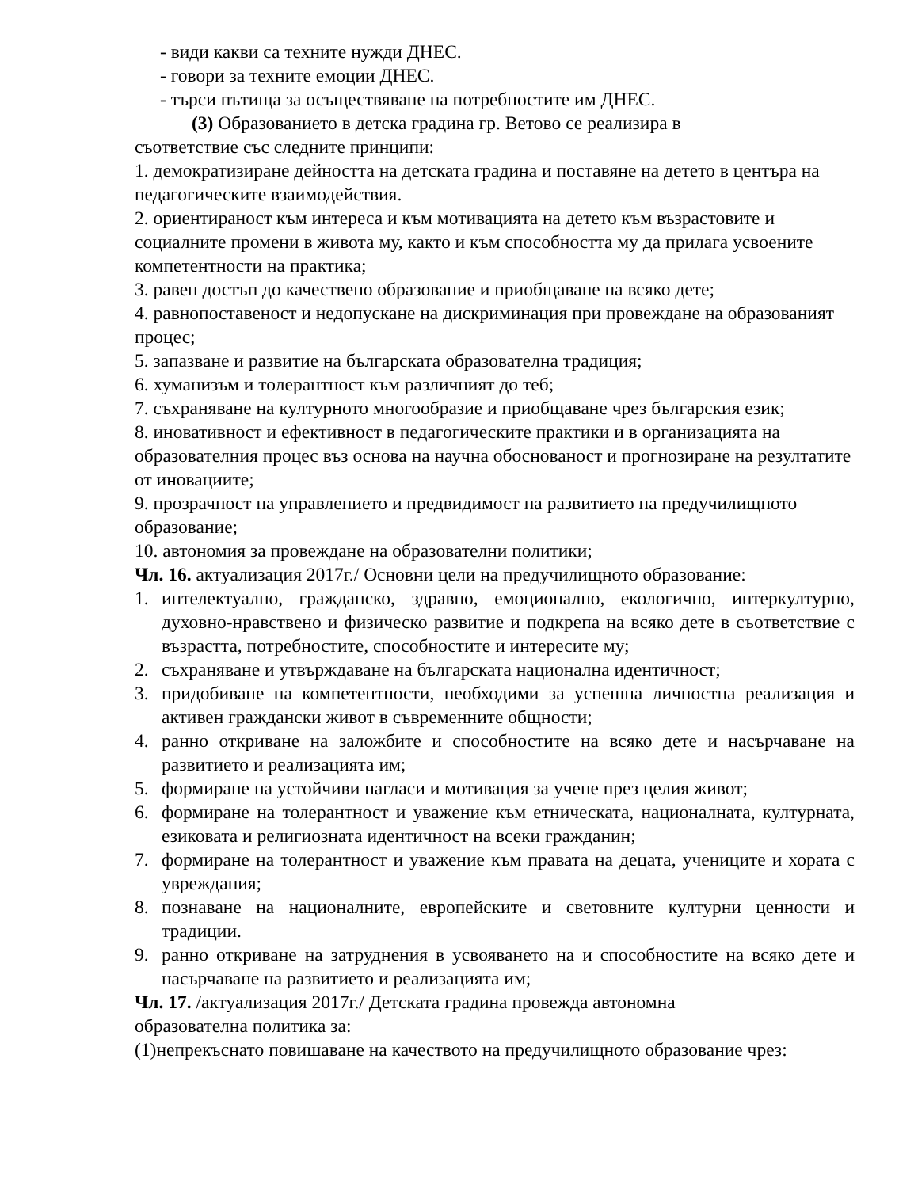- види какви са техните нужди ДНЕС.
- говори за техните емоции ДНЕС.
- търси пътища за осъществяване на потребностите им ДНЕС.
(3) Образованието в детска градина гр. Ветово се реализира в
съответствие със следните принципи:
1. демократизиране дейността на детската градина и поставяне на детето в центъра на педагогическите взаимодействия.
2. ориентираност към интереса и към мотивацията на детето към възрастовите и социалните промени в живота му, както и към способността му да прилага усвоените компетентности на практика;
3. равен достъп до качествено образование и приобщаване на всяко дете;
4. равнопоставеност и недопускане на дискриминация при провеждане на образованият процес;
5. запазване и развитие на българската образователна традиция;
6. хуманизъм и толерантност към различният до теб;
7. съхраняване на културното многообразие и приобщаване чрез българския език;
8. иновативност и ефективност в педагогическите практики и в организацията на образователния процес въз основа на научна обоснованост и прогнозиране на резултатите от иновациите;
9. прозрачност на управлението и предвидимост на развитието на предучилищното образование;
10. автономия за провеждане на образователни политики;
Чл. 16. актуализация 2017г./ Основни цели на предучилищното образование:
1. интелектуално, гражданско, здравно, емоционално, екологично, интеркултурно, духовно-нравствено и физическо развитие и подкрепа на всяко дете в съответствие с възрастта, потребностите, способностите и интересите му;
2. съхраняване и утвърждаване на българската национална идентичност;
3. придобиване на компетентности, необходими за успешна личностна реализация и активен граждански живот в съвременните общности;
4. ранно откриване на заложбите и способностите на всяко дете и насърчаване на развитието и реализацията им;
5. формиране на устойчиви нагласи и мотивация за учене през целия живот;
6. формиране на толерантност и уважение към етническата, националната, културната, езиковата и религиозната идентичност на всеки гражданин;
7. формиране на толерантност и уважение към правата на децата, учениците и хората с увреждания;
8. познаване на националните, европейските и световните културни ценности и традиции.
9. ранно откриване на затруднения в усвояването на и способностите на всяко дете и насърчаване на развитието и реализацията им;
Чл. 17. /актуализация 2017г./ Детската градина провежда автономна
образователна политика за:
(1)непрекъснато повишаване на качеството на предучилищното образование чрез: